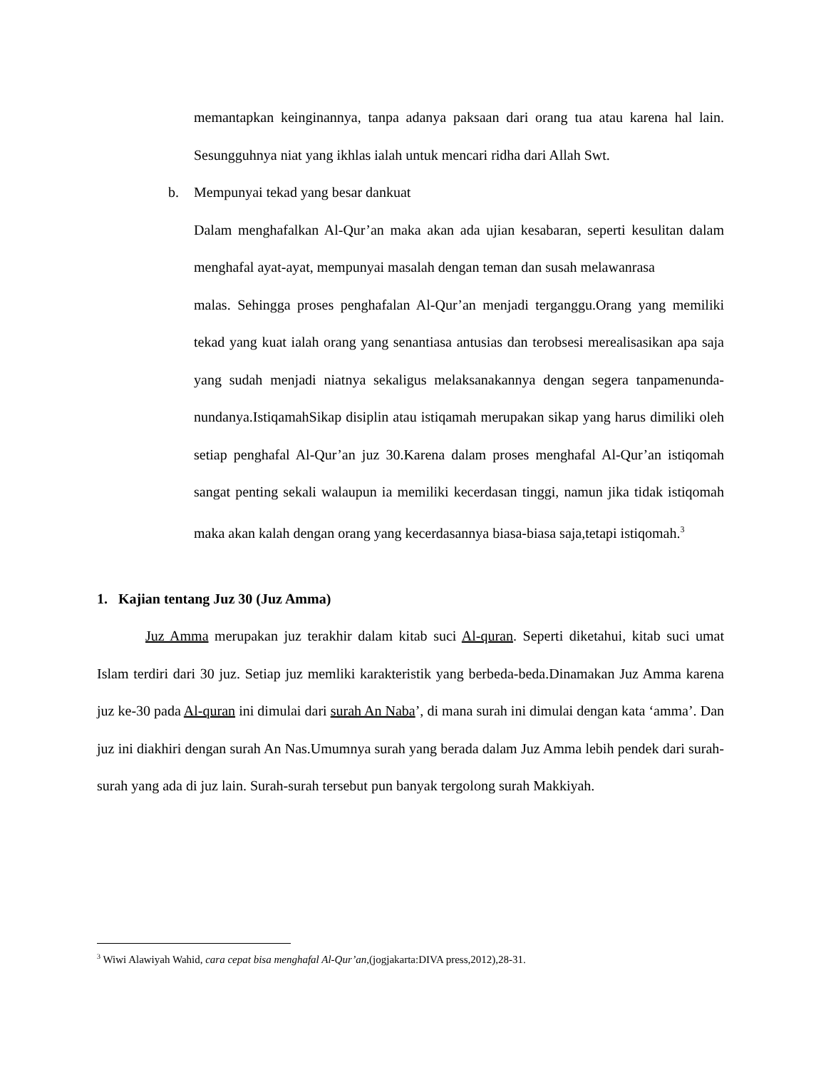memantapkan keinginannya, tanpa adanya paksaan dari orang tua atau karena hal lain. Sesungguhnya niat yang ikhlas ialah untuk mencari ridha dari Allah Swt.
b. Mempunyai tekad yang besar dankuat
Dalam menghafalkan Al-Qur’an maka akan ada ujian kesabaran, seperti kesulitan dalam menghafal ayat-ayat, mempunyai masalah dengan teman dan susah melawanrasa
malas. Sehingga proses penghafalan Al-Qur’an menjadi terganggu.Orang yang memiliki tekad yang kuat ialah orang yang senantiasa antusias dan terobsesi merealisasikan apa saja yang sudah menjadi niatnya sekaligus melaksanakannya dengan segera tanpamenunda-nundanya.IstiqamahSikap disiplin atau istiqamah merupakan sikap yang harus dimiliki oleh setiap penghafal Al-Qur’an juz 30.Karena dalam proses menghafal Al-Qur’an istiqomah sangat penting sekali walaupun ia memiliki kecerdasan tinggi, namun jika tidak istiqomah maka akan kalah dengan orang yang kecerdasannya biasa-biasa saja,tetapi istiqomah.<sup>3</sup>
1. Kajian tentang Juz 30 (Juz Amma)
Juz Amma merupakan juz terakhir dalam kitab suci Al-quran. Seperti diketahui, kitab suci umat Islam terdiri dari 30 juz. Setiap juz memliki karakteristik yang berbeda-beda.Dinamakan Juz Amma karena juz ke-30 pada Al-quran ini dimulai dari surah An Naba’, di mana surah ini dimulai dengan kata ‘amma’. Dan juz ini diakhiri dengan surah An Nas.Umumnya surah yang berada dalam Juz Amma lebih pendek dari surah-surah yang ada di juz lain. Surah-surah tersebut pun banyak tergolong surah Makkiyah.
<sup>3</sup> Wiwi Alawiyah Wahid, cara cepat bisa menghafal Al-Qur’an,(jogjakarta:DIVA press,2012),28-31.